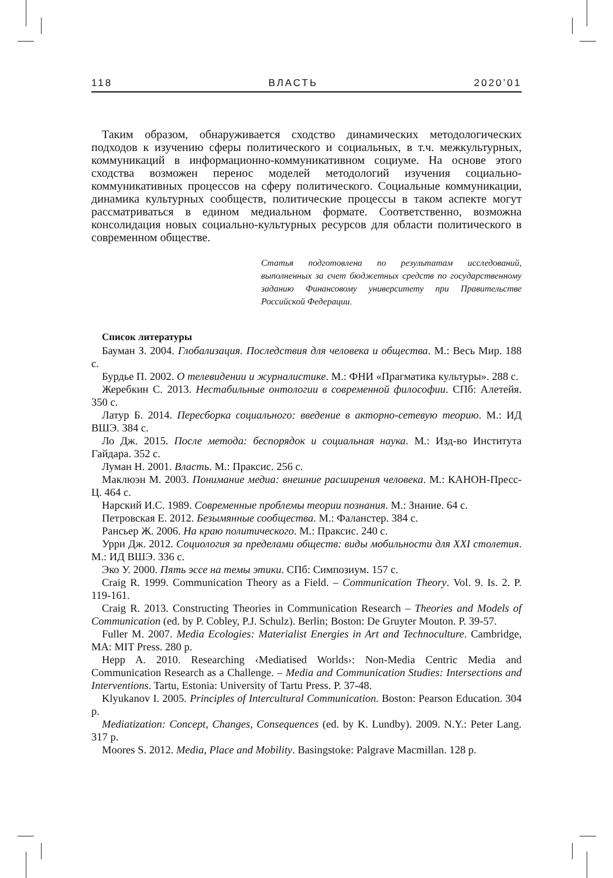118 ВЛАСТЬ 2020’01
Таким образом, обнаруживается сходство динамических методологических подходов к изучению сферы политического и социальных, в т.ч. межкультурных, коммуникаций в информационно-коммуникативном социуме. На основе этого сходства возможен перенос моделей методологий изучения социально-коммуникативных процессов на сферу политического. Социальные коммуникации, динамика культурных сообществ, политические процессы в таком аспекте могут рассматриваться в едином медиальном формате. Соответственно, возможна консолидация новых социально-культурных ресурсов для области политического в современном обществе.
Статья подготовлена по результатам исследований, выполненных за счет бюджетных средств по государственному заданию Финансовому университету при Правительстве Российской Федерации.
Список литературы
Бауман З. 2004. Глобализация. Последствия для человека и общества. М.: Весь Мир. 188 с.
Бурдье П. 2002. О телевидении и журналистике. М.: ФНИ «Прагматика культуры». 288 с.
Жеребкин С. 2013. Нестабильные онтологии в современной философии. СПб: Алетейя. 350 с.
Латур Б. 2014. Пересборка социального: введение в акторно-сетевую теорию. М.: ИД ВШЭ. 384 с.
Ло Дж. 2015. После метода: беспорядок и социальная наука. М.: Изд-во Института Гайдара. 352 с.
Луман Н. 2001. Власть. М.: Праксис. 256 с.
Маклюэн М. 2003. Понимание медиа: внешние расширения человека. М.: КАНОН-Пресс-Ц. 464 с.
Нарский И.С. 1989. Современные проблемы теории познания. М.: Знание. 64 с.
Петровская Е. 2012. Безымянные сообщества. М.: Фаланстер. 384 с.
Рансьер Ж. 2006. На краю политического. М.: Праксис. 240 с.
Урри Дж. 2012. Социология за пределами обществ: виды мобильности для XXI столетия. М.: ИД ВШЭ. 336 с.
Эко У. 2000. Пять эссе на темы этики. СПб: Симпозиум. 157 с.
Craig R. 1999. Communication Theory as a Field. – Communication Theory. Vol. 9. Is. 2. P. 119-161.
Craig R. 2013. Constructing Theories in Communication Research – Theories and Models of Communication (ed. by P. Cobley, P.J. Schulz). Berlin; Boston: De Gruyter Mouton. P. 39-57.
Fuller M. 2007. Media Ecologies: Materialist Energies in Art and Technoculture. Cambridge, MA: MIT Press. 280 p.
Hepp A. 2010. Researching ‹Mediatised Worlds›: Non-Media Centric Media and Communication Research as a Challenge. – Media and Communication Studies: Intersections and Interventions. Tartu, Estonia: University of Tartu Press. P. 37-48.
Klyukanov I. 2005. Principles of Intercultural Communication. Boston: Pearson Education. 304 p.
Mediatization: Concept, Changes, Consequences (ed. by K. Lundby). 2009. N.Y.: Peter Lang. 317 p.
Moores S. 2012. Media, Place and Mobility. Basingstoke: Palgrave Macmillan. 128 p.